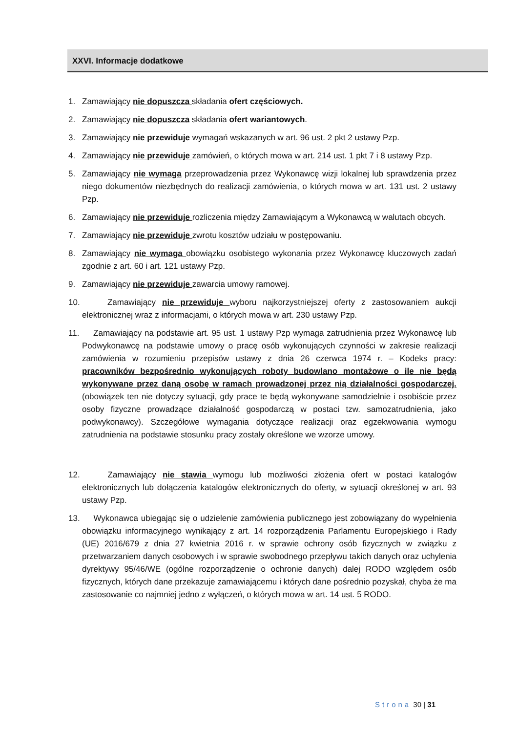XXVI. Informacje dodatkowe
1. Zamawiający nie dopuszcza składania ofert częściowych.
2. Zamawiający nie dopuszcza składania ofert wariantowych.
3. Zamawiający nie przewiduje wymagań wskazanych w art. 96 ust. 2 pkt 2 ustawy Pzp.
4. Zamawiający nie przewiduje zamówień, o których mowa w art. 214 ust. 1 pkt 7 i 8 ustawy Pzp.
5. Zamawiający nie wymaga przeprowadzenia przez Wykonawcę wizji lokalnej lub sprawdzenia przez niego dokumentów niezbędnych do realizacji zamówienia, o których mowa w art. 131 ust. 2 ustawy Pzp.
6. Zamawiający nie przewiduje rozliczenia między Zamawiającym a Wykonawcą w walutach obcych.
7. Zamawiający nie przewiduje zwrotu kosztów udziału w postępowaniu.
8. Zamawiający nie wymaga obowiązku osobistego wykonania przez Wykonawcę kluczowych zadań zgodnie z art. 60 i art. 121 ustawy Pzp.
9. Zamawiający nie przewiduje zawarcia umowy ramowej.
10. Zamawiający nie przewiduje wyboru najkorzystniejszej oferty z zastosowaniem aukcji elektronicznej wraz z informacjami, o których mowa w art. 230 ustawy Pzp.
11. Zamawiający na podstawie art. 95 ust. 1 ustawy Pzp wymaga zatrudnienia przez Wykonawcę lub Podwykonawcę na podstawie umowy o pracę osób wykonujących czynności w zakresie realizacji zamówienia w rozumieniu przepisów ustawy z dnia 26 czerwca 1974 r. – Kodeks pracy: pracowników bezpośrednio wykonujących roboty budowlano montażowe o ile nie będą wykonywane przez daną osobę w ramach prowadzonej przez nią działalności gospodarczej. (obowiązek ten nie dotyczy sytuacji, gdy prace te będą wykonywane samodzielnie i osobiście przez osoby fizyczne prowadzące działalność gospodarczą w postaci tzw. samozatrudnienia, jako podwykonawcy). Szczegółowe wymagania dotyczące realizacji oraz egzekwowania wymogu zatrudnienia na podstawie stosunku pracy zostały określone we wzorze umowy.
12. Zamawiający nie stawia wymogu lub możliwości złożenia ofert w postaci katalogów elektronicznych lub dołączenia katalogów elektronicznych do oferty, w sytuacji określonej w art. 93 ustawy Pzp.
13. Wykonawca ubiegając się o udzielenie zamówienia publicznego jest zobowiązany do wypełnienia obowiązku informacyjnego wynikający z art. 14 rozporządzenia Parlamentu Europejskiego i Rady (UE) 2016/679 z dnia 27 kwietnia 2016 r. w sprawie ochrony osób fizycznych w związku z przetwarzaniem danych osobowych i w sprawie swobodnego przepływu takich danych oraz uchylenia dyrektywy 95/46/WE (ogólne rozporządzenie o ochronie danych) dalej RODO względem osób fizycznych, których dane przekazuje zamawiającemu i których dane pośrednio pozyskał, chyba że ma zastosowanie co najmniej jedno z wyłączeń, o których mowa w art. 14 ust. 5 RODO.
Strona 30 | 31